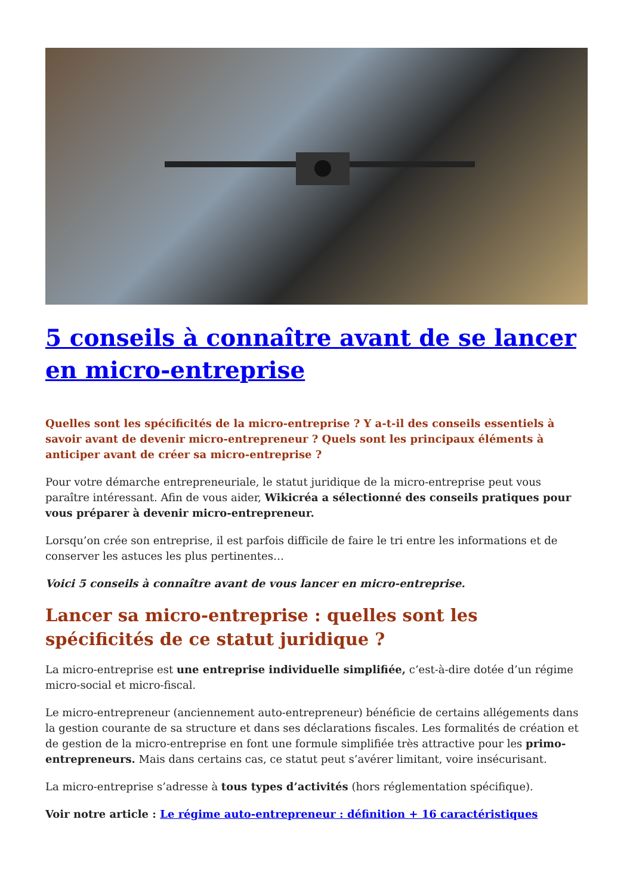5 conseils à connaître avant de se lancer en micro-entreprise
Quelles sont les spécificités de la micro-entreprise ? Y a-t-il des conseils essentiels à savoir avant de devenir micro-entrepreneur ? Quels sont les principaux éléments à anticiper avant de créer sa micro-entreprise ?
Pour votre démarche entrepreneuriale, le statut juridique de la micro-entreprise peut vous paraître intéressant. Afin de vous aider, Wikicréa a sélectionné des conseils pratiques pour vous préparer à devenir micro-entrepreneur.
Lorsqu’on crée son entreprise, il est parfois difficile de faire le tri entre les informations et de conserver les astuces les plus pertinentes…
Voici 5 conseils à connaître avant de vous lancer en micro-entreprise.
Lancer sa micro-entreprise : quelles sont les spécificités de ce statut juridique ?
La micro-entreprise est une entreprise individuelle simplifiée, c’est-à-dire dotée d’un régime micro-social et micro-fiscal.
Le micro-entrepreneur (anciennement auto-entrepreneur) bénéficie de certains allégements dans la gestion courante de sa structure et dans ses déclarations fiscales. Les formalités de création et de gestion de la micro-entreprise en font une formule simplifiée très attractive pour les primo-entrepreneurs. Mais dans certains cas, ce statut peut s’avérer limitant, voire insécurisant.
La micro-entreprise s’adresse à tous types d’activités (hors réglementation spécifique).
Voir notre article : Le régime auto-entrepreneur : définition + 16 caractéristiques